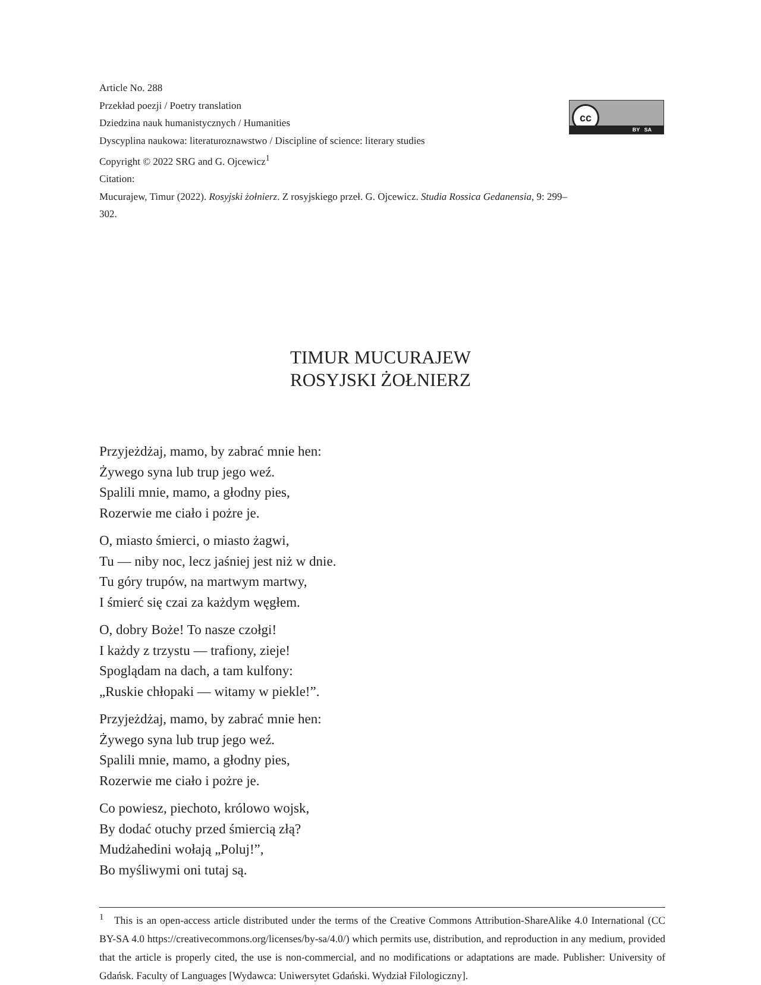Article No. 288
Przekład poezji / Poetry translation
Dziedzina nauk humanistycznych / Humanities
Dyscyplina naukowa: literaturoznawstwo / Discipline of science: literary studies
Copyright © 2022 SRG and G. Ojcewicz<sup>1</sup>
Citation:
Mucurajew, Timur (2022). Rosyjski żołnierz. Z rosyjskiego przeł. G. Ojcewicz. Studia Rossica Gedanensia, 9: 299–302.
cc
BY SA
TIMUR MUCURAJEW
ROSYJSKI ŻOŁNIERZ
Przyjeżdżaj, mamo, by zabrać mnie hen:
Żywego syna lub trup jego weź.
Spalili mnie, mamo, a głodny pies,
Rozerwie me ciało i pożre je.
O, miasto śmierci, o miasto żagwi,
Tu — niby noc, lecz jaśniej jest niż w dnie.
Tu góry trupów, na martwym martwy,
I śmierć się czai za każdym węgłem.
O, dobry Boże! To nasze czołgi!
I każdy z trzystu — trafiony, zieje!
Spoglądam na dach, a tam kulfony:
„Ruskie chłopaki — witamy w piekle!”.
Przyjeżdżaj, mamo, by zabrać mnie hen:
Żywego syna lub trup jego weź.
Spalili mnie, mamo, a głodny pies,
Rozerwie me ciało i pożre je.
Co powiesz, piechoto, królowo wojsk,
By dodać otuchy przed śmiercią złą?
Mudżahedini wołają „Poluj!”,
Bo myśliwymi oni tutaj są.
<sup>1</sup> This is an open-access article distributed under the terms of the Creative Commons Attribution-ShareAlike 4.0 International (CC BY-SA 4.0 https://creativecommons.org/licenses/by-sa/4.0/) which permits use, distribution, and reproduction in any medium, provided that the article is properly cited, the use is non-commercial, and no modifications or adaptations are made. Publisher: University of Gdańsk. Faculty of Languages [Wydawca: Uniwersytet Gdański. Wydział Filologiczny].